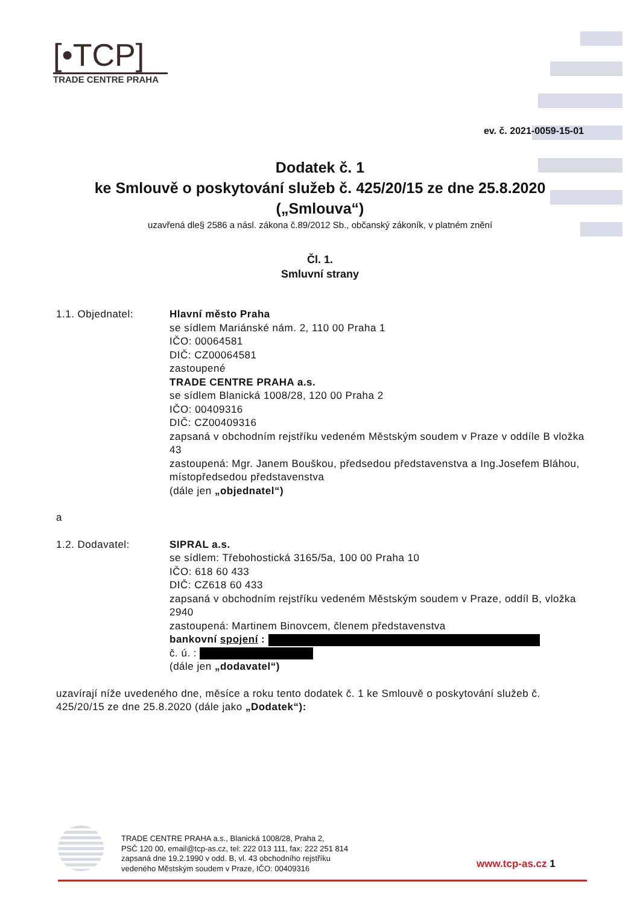[•TCP]
TRADE CENTRE PRAHA
ev. č. 2021-0059-15-01
Dodatek č. 1
ke Smlouvě o poskytování služeb č. 425/20/15 ze dne 25.8.2020
(„Smlouva“)
uzavřená dle§ 2586 a násl. zákona č.89/2012 Sb., občanský zákoník, v platném znění
Čl. 1.
Smluvní strany
1.1. Objednatel: Hlavní město Praha
se sídlem Mariánské nám. 2, 110 00 Praha 1
IČO: 00064581
DIČ: CZ00064581
zastoupené
TRADE CENTRE PRAHA a.s.
se sídlem Blanická 1008/28, 120 00 Praha 2
IČO: 00409316
DIČ: CZ00409316
zapsaná v obchodním rejstříku vedeném Městským soudem v Praze v oddíle B vložka 43
zastoupená: Mgr. Janem Bouškou, předsedou představenstva a Ing.Josefem Bláhou, místopředsedou představenstva
(dále jen „objednatel“)
a
1.2. Dodavatel: SIPRAL a.s.
se sídlem: Třebohostická 3165/5a, 100 00 Praha 10
IČO: 618 60 433
DIČ: CZ618 60 433
zapsaná v obchodním rejstříku vedeném Městským soudem v Praze, oddíl B, vložka 2940
zastoupená: Martinem Binovcem, členem představenstva
bankovní spojení :
č. ú. :
(dále jen „dodavatel“)
uzavírají níže uvedeného dne, měsíce a roku tento dodatek č. 1 ke Smlouvě o poskytování služeb č. 425/20/15 ze dne 25.8.2020 (dále jako „Dodatek“):
TRADE CENTRE PRAHA a.s., Blanická 1008/28, Praha 2,
PSČ 120 00, email@tcp-as.cz, tel: 222 013 111, fax: 222 251 814
zapsaná dne 19.2.1990 v odd. B, vl. 43 obchodního rejstříku
vedeného Městským soudem v Praze, IČO: 00409316
www.tcp-as.cz 1